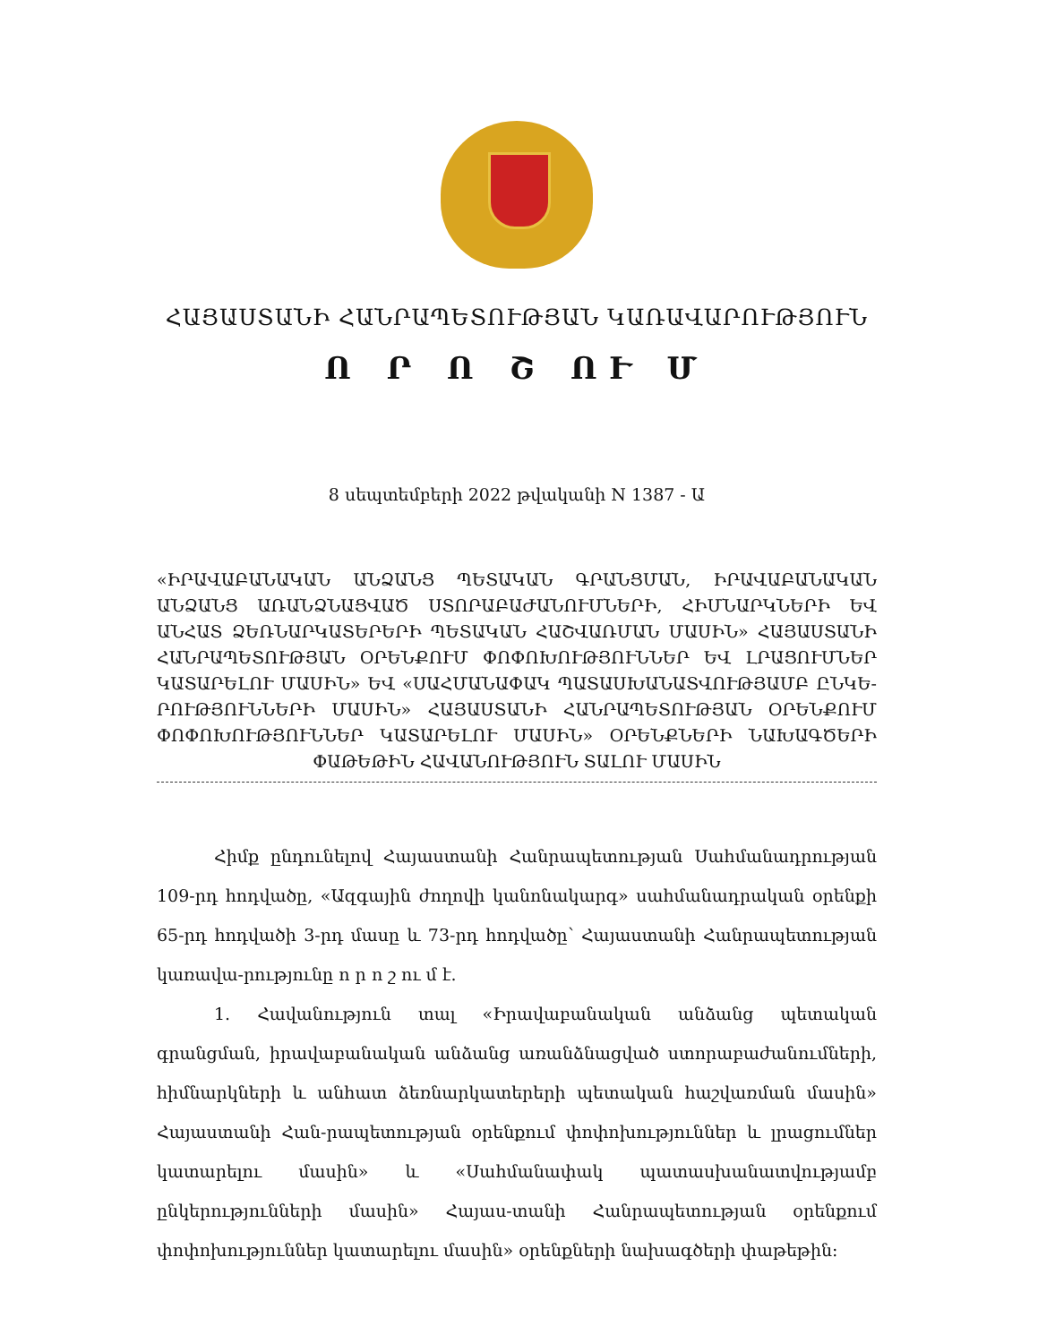ՀԱՅԱՍՏԱՆԻ ՀԱՆՐԱՊԵՏՈՒԹՅԱՆ ԿԱՌԱՎԱՐՈՒԹՅՈՒՆ
Ո Ր Ո Շ ՈՒ Մ
8 սեպտեմբերի 2022 թվականի N 1387 - Ա
«ԻՐԱՎԱԲԱՆԱԿԱՆ ԱՆՁԱՆՑ ՊԵՏԱԿԱՆ ԳՐԱՆՑՄԱՆ, ԻՐԱՎԱԲԱՆԱԿԱՆ ԱՆՁԱՆՑ ԱՌԱՆՁՆԱՑՎԱԾ ՍՏՈՐԱԲԱԺԱՆՈՒՄՆԵՐԻ, ՀԻՄՆԱՐԿՆԵՐԻ ԵՎ ԱՆՀԱՏ ՁԵՌՆԱՐԿԱՏԵՐԵՐԻ ՊԵՏԱԿԱՆ ՀԱՇՎԱՌՄԱՆ ՄԱՍԻՆ» ՀԱՅԱՍՏԱՆԻ ՀԱՆՐԱՊԵՏՈՒԹՅԱՆ ՕՐԵՆՔՈՒՄ ՓՈՓՈԽՈՒԹՅՈՒՆՆԵՐ ԵՎ ԼՐԱՑՈՒՄՆԵՐ ԿԱՏԱՐԵԼՈՒ ՄԱՍԻՆ» ԵՎ «ՍԱՀՄԱՆԱՓԱԿ ՊԱՏԱՍԽԱՆԱՏՎՈՒԹՅԱՄԲ ԸՆԿԵ-ՐՈՒԹՅՈՒՆՆԵՐԻ ՄԱՍԻՆ» ՀԱՅԱՍՏԱՆԻ ՀԱՆՐԱՊԵՏՈՒԹՅԱՆ ՕՐԵՆՔՈՒՄ ՓՈՓՈԽՈՒԹՅՈՒՆՆԵՐ ԿԱՏԱՐԵԼՈՒ ՄԱՍԻՆ» ՕՐԵՆՔՆԵՐԻ ՆԱԽԱԳԾԵՐԻ ՓԱԹԵԹԻՆ ՀԱՎԱՆՈՒԹՅՈՒՆ ՏԱԼՈՒ ՄԱՍԻՆ
Հիմք ընդունելով Հայաստանի Հանրապետության Սահմանադրության 109-րդ հոդվածը, «Ազգային ժողովի կանոնակարգ» սահմանադրական օրենքի 65-րդ հոդվածի 3-րդ մասը և 73-րդ հոդվածը՝ Հայաստանի Հանրապետության կառավա-րությունը ո ր ո շ ու մ է.
1. Հավանություն տալ «Իրավաբանական անձանց պետական գրանցման, իրավաբանական անձանց առանձնացված ստորաբաժանումների, հիմնարկների և անհատ ձեռնարկատերերի պետական հաշվառման մասին» Հայաստանի Հան-րապետության օրենքում փոփոխություններ և լրացումներ կատարելու մասին» և «Սահմանափակ պատասխանատվությամբ ընկերությունների մասին» Հայաս-տանի Հանրապետության օրենքում փոփոխություններ կատարելու մասին» օրենքների նախագծերի փաթեթին: